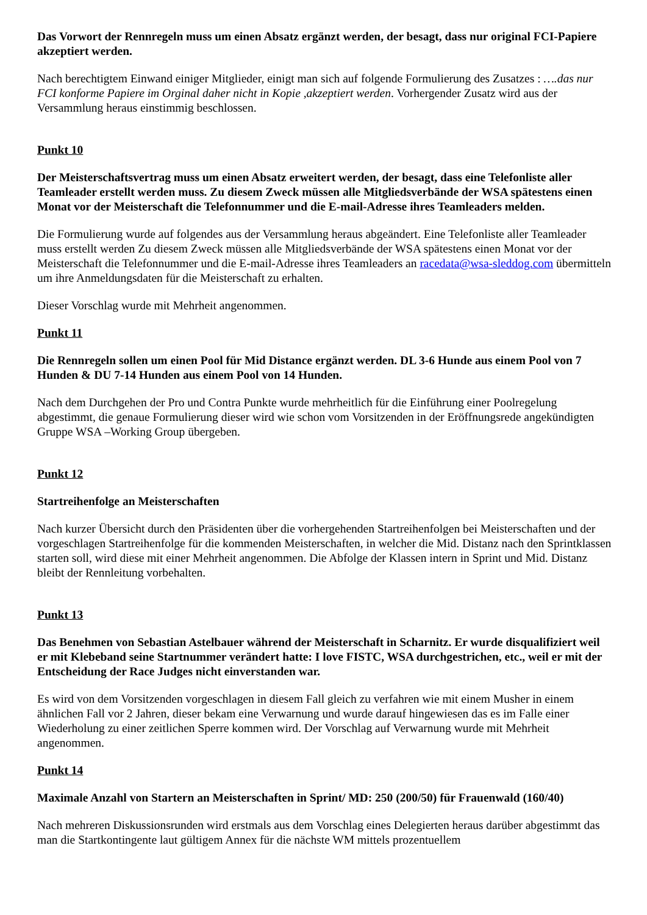Das Vorwort der Rennregeln muss um einen Absatz ergänzt werden, der besagt, dass nur original FCI-Papiere akzeptiert werden.
Nach berechtigtem Einwand einiger Mitglieder, einigt man sich auf folgende Formulierung des Zusatzes : ….das nur FCI konforme Papiere im Orginal daher nicht in Kopie ,akzeptiert werden. Vorhergender Zusatz wird aus der Versammlung heraus einstimmig beschlossen.
Punkt 10
Der Meisterschaftsvertrag muss um einen Absatz erweitert werden, der besagt, dass eine Telefonliste aller Teamleader erstellt werden muss. Zu diesem Zweck müssen alle Mitgliedsverbände der WSA spätestens einen Monat vor der Meisterschaft die Telefonnummer und die E-mail-Adresse ihres Teamleaders melden.
Die Formulierung wurde auf folgendes aus der Versammlung heraus abgeändert. Eine Telefonliste aller Teamleader muss erstellt werden Zu diesem Zweck müssen alle Mitgliedsverbände der WSA spätestens einen Monat vor der Meisterschaft die Telefonnummer und die E-mail-Adresse ihres Teamleaders an racedata@wsa-sleddog.com übermitteln um ihre Anmeldungsdaten für die Meisterschaft zu erhalten.
Dieser Vorschlag wurde mit Mehrheit angenommen.
Punkt 11
Die Rennregeln sollen um einen Pool für Mid Distance ergänzt werden. DL 3-6 Hunde aus einem Pool von 7 Hunden & DU 7-14 Hunden aus einem Pool von 14 Hunden.
Nach dem Durchgehen der Pro und Contra Punkte wurde mehrheitlich für die Einführung einer Poolregelung abgestimmt, die genaue Formulierung dieser wird wie schon vom Vorsitzenden in der Eröffnungsrede angekündigten Gruppe WSA –Working Group übergeben.
Punkt 12
Startreihenfolge an Meisterschaften
Nach kurzer Übersicht durch den Präsidenten über die vorhergehenden Startreihenfolgen bei Meisterschaften und der vorgeschlagen Startreihenfolge für die kommenden Meisterschaften, in welcher die Mid. Distanz nach den Sprintklassen starten soll, wird diese mit einer Mehrheit angenommen. Die Abfolge der Klassen intern in Sprint und Mid. Distanz bleibt der Rennleitung vorbehalten.
Punkt 13
Das Benehmen von Sebastian Astelbauer während der Meisterschaft in Scharnitz. Er wurde disqualifiziert weil er mit Klebeband seine Startnummer verändert hatte: I love FISTC, WSA durchgestrichen, etc., weil er mit der Entscheidung der Race Judges nicht einverstanden war.
Es wird von dem Vorsitzenden vorgeschlagen in diesem Fall gleich zu verfahren wie mit einem Musher in einem ähnlichen Fall vor 2 Jahren, dieser bekam eine Verwarnung und wurde darauf hingewiesen das es im Falle einer Wiederholung zu einer zeitlichen Sperre kommen wird. Der Vorschlag auf Verwarnung wurde mit Mehrheit angenommen.
Punkt 14
Maximale Anzahl von Startern an Meisterschaften in Sprint/ MD: 250 (200/50) für Frauenwald (160/40)
Nach mehreren Diskussionsrunden wird erstmals aus dem Vorschlag eines Delegierten heraus darüber abgestimmt das man die Startkontingente laut gültigem Annex für die nächste WM mittels prozentuellem